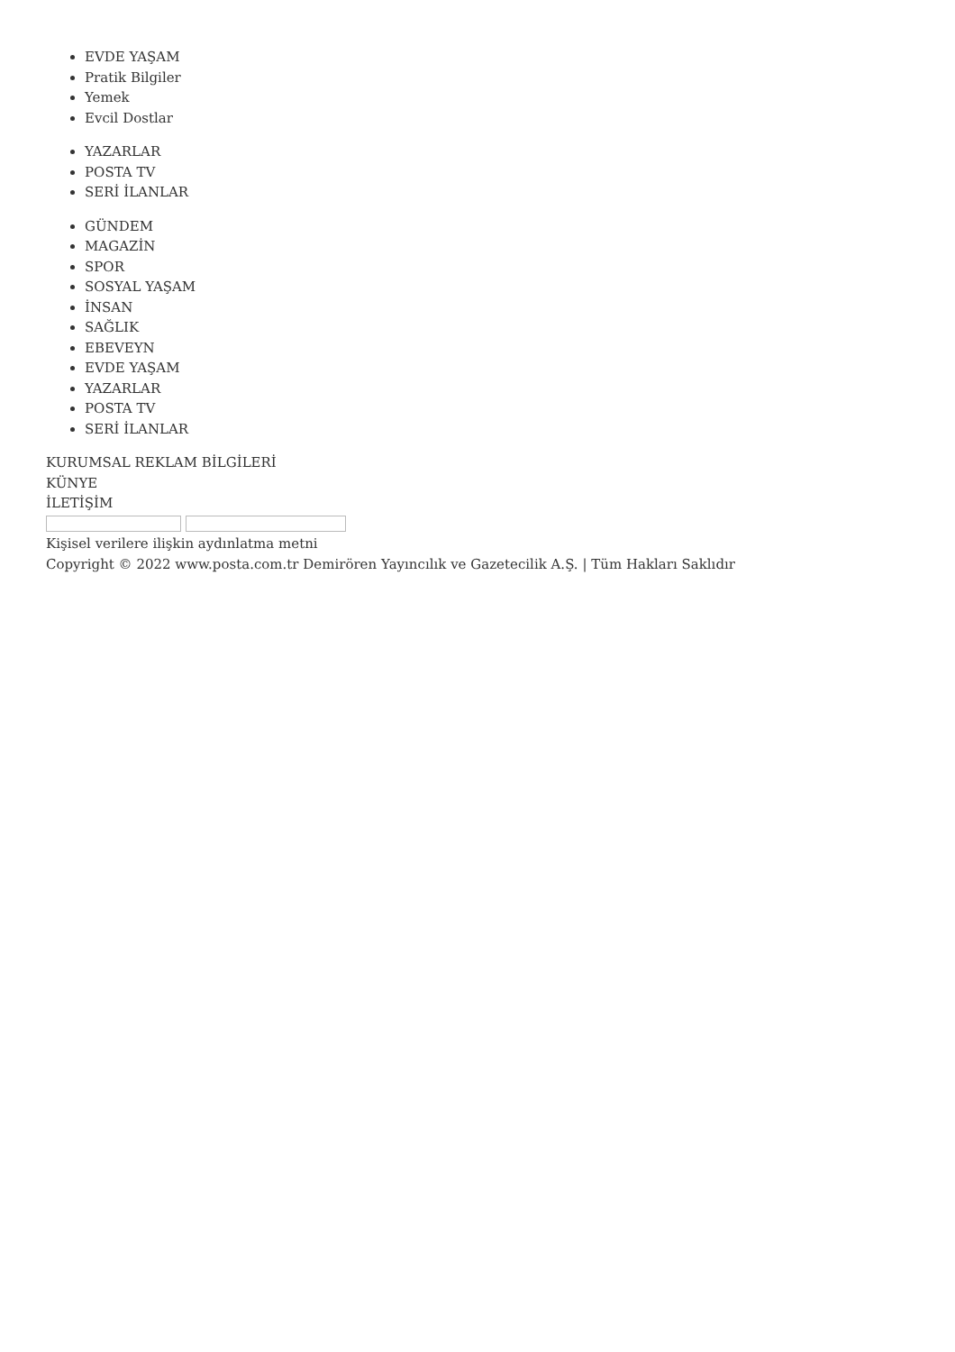EVDE YAŞAM
Pratik Bilgiler
Yemek
Evcil Dostlar
YAZARLAR
POSTA TV
SERİ İLANLAR
GÜNDEM
MAGAZİN
SPOR
SOSYAL YAŞAM
İNSAN
SAĞLIK
EBEVEYN
EVDE YAŞAM
YAZARLAR
POSTA TV
SERİ İLANLAR
KURUMSAL REKLAM BİLGİLERİ
KÜNYE
İLETİŞİM
Kişisel verilere ilişkin aydınlatma metni
Copyright © 2022 www.posta.com.tr Demirören Yayıncılık ve Gazetecilik A.Ş. | Tüm Hakları Saklıdır